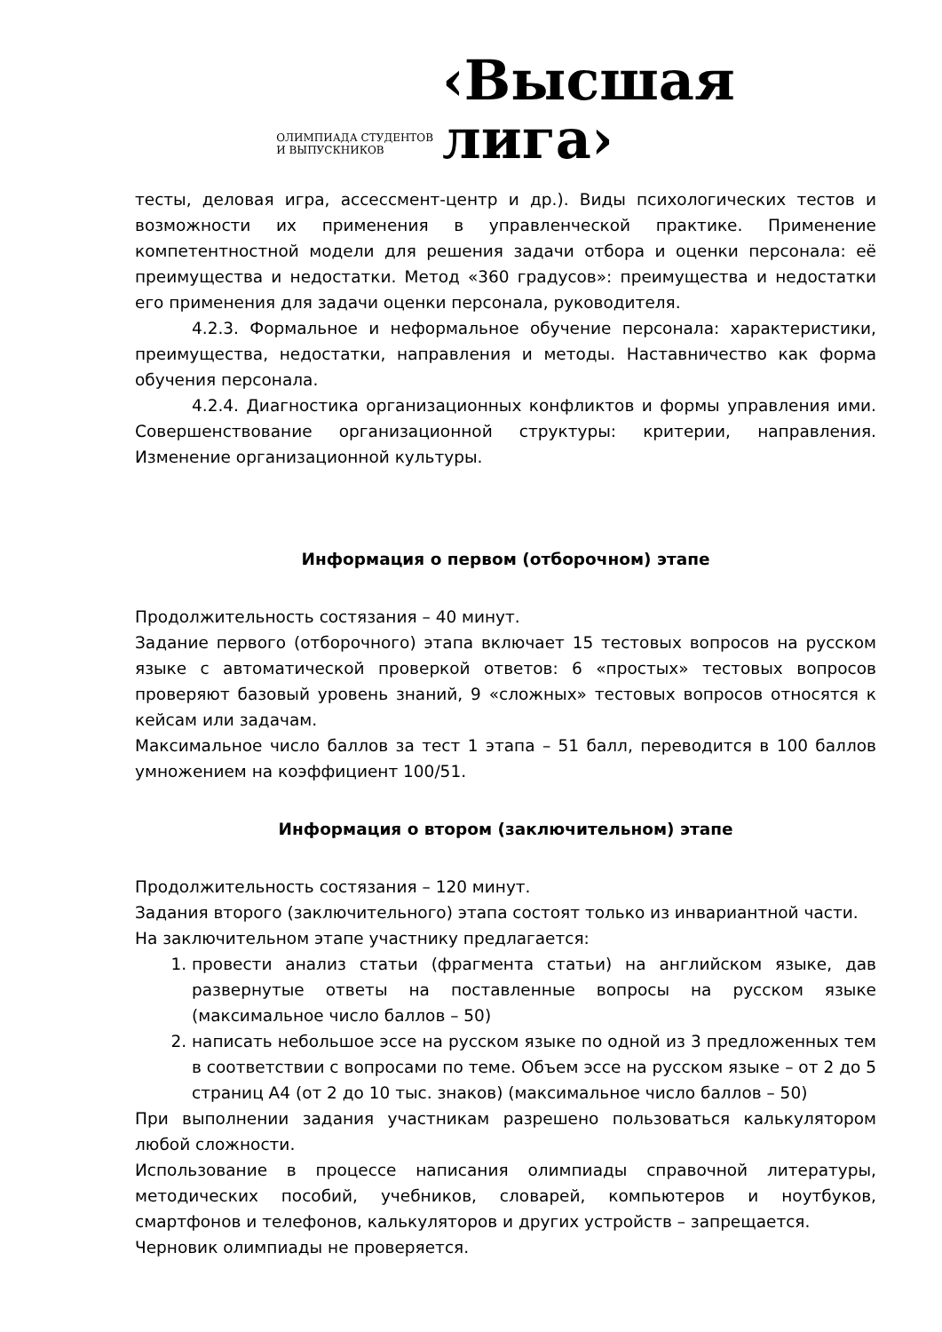ОЛИМПИАДА СТУДЕНТОВ
И ВЫПУСКНИКОВ
‹Высшая
лига›
тесты, деловая игра, ассессмент-центр и др.). Виды психологических тестов и возможности их применения в управленческой практике. Применение компетентностной модели для решения задачи отбора и оценки персонала: её преимущества и недостатки. Метод «360 градусов»: преимущества и недостатки его применения для задачи оценки персонала, руководителя.
4.2.3. Формальное и неформальное обучение персонала: характеристики, преимущества, недостатки, направления и методы. Наставничество как форма обучения персонала.
4.2.4. Диагностика организационных конфликтов и формы управления ими. Совершенствование организационной структуры: критерии, направления. Изменение организационной культуры.
Информация о первом (отборочном) этапе
Продолжительность состязания – 40 минут.
Задание первого (отборочного) этапа включает 15 тестовых вопросов на русском языке с автоматической проверкой ответов: 6 «простых» тестовых вопросов проверяют базовый уровень знаний, 9 «сложных» тестовых вопросов относятся к кейсам или задачам.
Максимальное число баллов за тест 1 этапа – 51 балл, переводится в 100 баллов умножением на коэффициент 100/51.
Информация о втором (заключительном) этапе
Продолжительность состязания – 120 минут.
Задания второго (заключительного) этапа состоят только из инвариантной части.
На заключительном этапе участнику предлагается:
1. провести анализ статьи (фрагмента статьи) на английском языке, дав развернутые ответы на поставленные вопросы на русском языке (максимальное число баллов – 50)
2. написать небольшое эссе на русском языке по одной из 3 предложенных тем в соответствии с вопросами по теме. Объем эссе на русском языке – от 2 до 5 страниц А4 (от 2 до 10 тыс. знаков) (максимальное число баллов – 50)
При выполнении задания участникам разрешено пользоваться калькулятором любой сложности.
Использование в процессе написания олимпиады справочной литературы, методических пособий, учебников, словарей, компьютеров и ноутбуков, смартфонов и телефонов, калькуляторов и других устройств – запрещается.
Черновик олимпиады не проверяется.